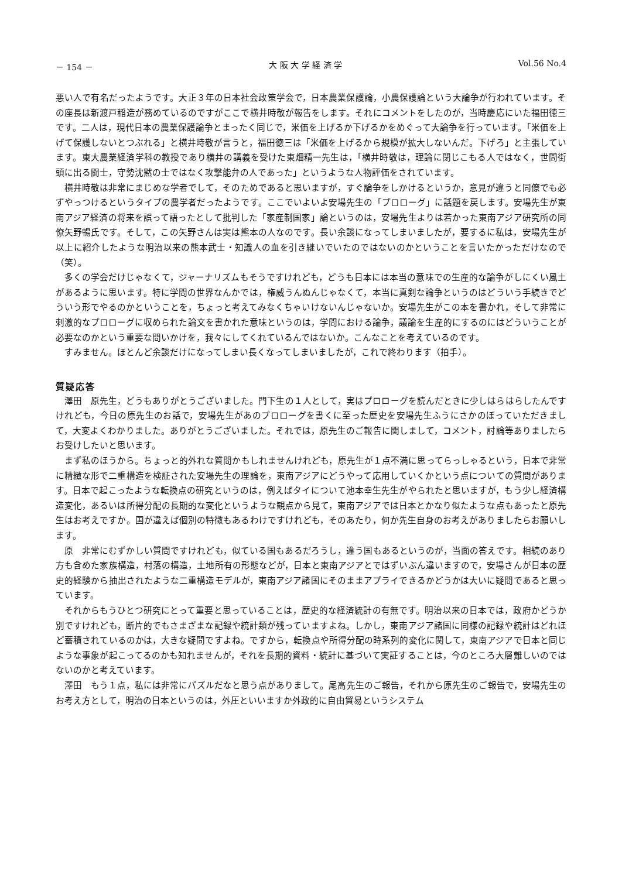－ 154 － 大 阪 大 学 経 済 学 Vol.56 No.4
悪い人で有名だったようです。大正３年の日本社会政策学会で，日本農業保護論，小農保護論という大論争が行われています。その座長は新渡戸稲造が務めているのですがここで横井時敬が報告をします。それにコメントをしたのが，当時慶応にいた福田徳三です。二人は，現代日本の農業保護論争とまったく同じで，米価を上げるか下げるかをめぐって大論争を行っています。「米価を上げて保護しないとつぶれる」と横井時敬が言うと，福田徳三は「米価を上げるから規模が拡大しないんだ。下げろ」と主張しています。東大農業経済学科の教授であり横井の講義を受けた東畑精一先生は，「横井時敬は，理論に閉じこもる人ではなく，世間街頭に出る闘士，守勢沈黙の士ではなく攻撃能弁の人であった」というような人物評価をされています。
横井時敬は非常にまじめな学者でして，そのためであると思いますが，すぐ論争をしかけるというか，意見が違うと同僚でも必ずやっつけるというタイプの農学者だったようです。ここでいよいよ安場先生の「プロローグ」に話題を戻します。安場先生が東南アジア経済の将来を誤って語ったとして批判した「家産制国家」論というのは，安場先生よりは若かった東南アジア研究所の同僚矢野暢氏です。そして，この矢野さんは実は熊本の人なのです。長い余談になってしまいましたが，要するに私は，安場先生が以上に紹介したような明治以来の熊本武士・知識人の血を引き継いでいたのではないのかということを言いたかっただけなので（笑）。
多くの学会だけじゃなくて，ジャーナリズムもそうですけれども，どうも日本には本当の意味での生産的な論争がしにくい風土があるように思います。特に学問の世界なんかでは，権威うんぬんじゃなくて，本当に真剣な論争というのはどういう手続きでどういう形でやるのかということを，ちょっと考えてみなくちゃいけないんじゃないか。安場先生がこの本を書かれ，そして非常に刺激的なプロローグに収められた論文を書かれた意味というのは，学問における論争，議論を生産的にするのにはどういうことが必要なのかという重要な問いかけを，我々にしてくれているんではないか。こんなことを考えているのです。
すみません。ほとんど余談だけになってしまい長くなってしまいましたが，これで終わります（拍手）。
質疑応答
澤田　原先生，どうもありがとうございました。門下生の１人として，実はプロローグを読んだときに少しはらはらしたんですけれども，今日の原先生のお話で，安場先生があのプロローグを書くに至った歴史を安場先生ふうにさかのぼっていただきまして，大変よくわかりました。ありがとうございました。それでは，原先生のご報告に関しまして，コメント，討論等ありましたらお受けしたいと思います。
まず私のほうから。ちょっと的外れな質問かもしれませんけれども，原先生が１点不満に思ってらっしゃるという，日本で非常に精緻な形で二重構造を検証された安場先生の理論を，東南アジアにどうやって応用していくかという点についての質問があります。日本で起こったような転換点の研究というのは，例えばタイについて池本幸生先生がやられたと思いますが，もう少し経済構造変化，あるいは所得分配の長期的な変化というような観点から見て，東南アジアでは日本とかなり似たような点もあったと原先生はお考えですか。国が違えば個別の特徴もあるわけですけれども，そのあたり，何か先生自身のお考えがありましたらお願いします。
原　非常にむずかしい質問ですけれども，似ている国もあるだろうし，違う国もあるというのが，当面の答えです。相続のあり方も含めた家族構造，村落の構造，土地所有の形態などが，日本と東南アジアとではずいぶん違いますので，安場さんが日本の歴史的経験から抽出されたような二重構造モデルが，東南アジア諸国にそのままアプライできるかどうかは大いに疑問であると思っています。
それからもうひとつ研究にとって重要と思っていることは，歴史的な経済統計の有無です。明治以来の日本では，政府かどうか別ですけれども，断片的でもさまざまな記録や統計類が残っていますよね。しかし，東南アジア諸国に同様の記録や統計はどれほど蓄積されているのかは，大きな疑問ですよね。ですから，転換点や所得分配の時系列的変化に関して，東南アジアで日本と同じような事象が起こってるのかも知れませんが，それを長期的資料・統計に基づいて実証することは，今のところ大層難しいのではないのかと考えています。
澤田　もう１点，私には非常にパズルだなと思う点がありまして。尾高先生のご報告，それから原先生のご報告で，安場先生のお考え方として，明治の日本というのは，外圧といいますか外政的に自由貿易というシステム